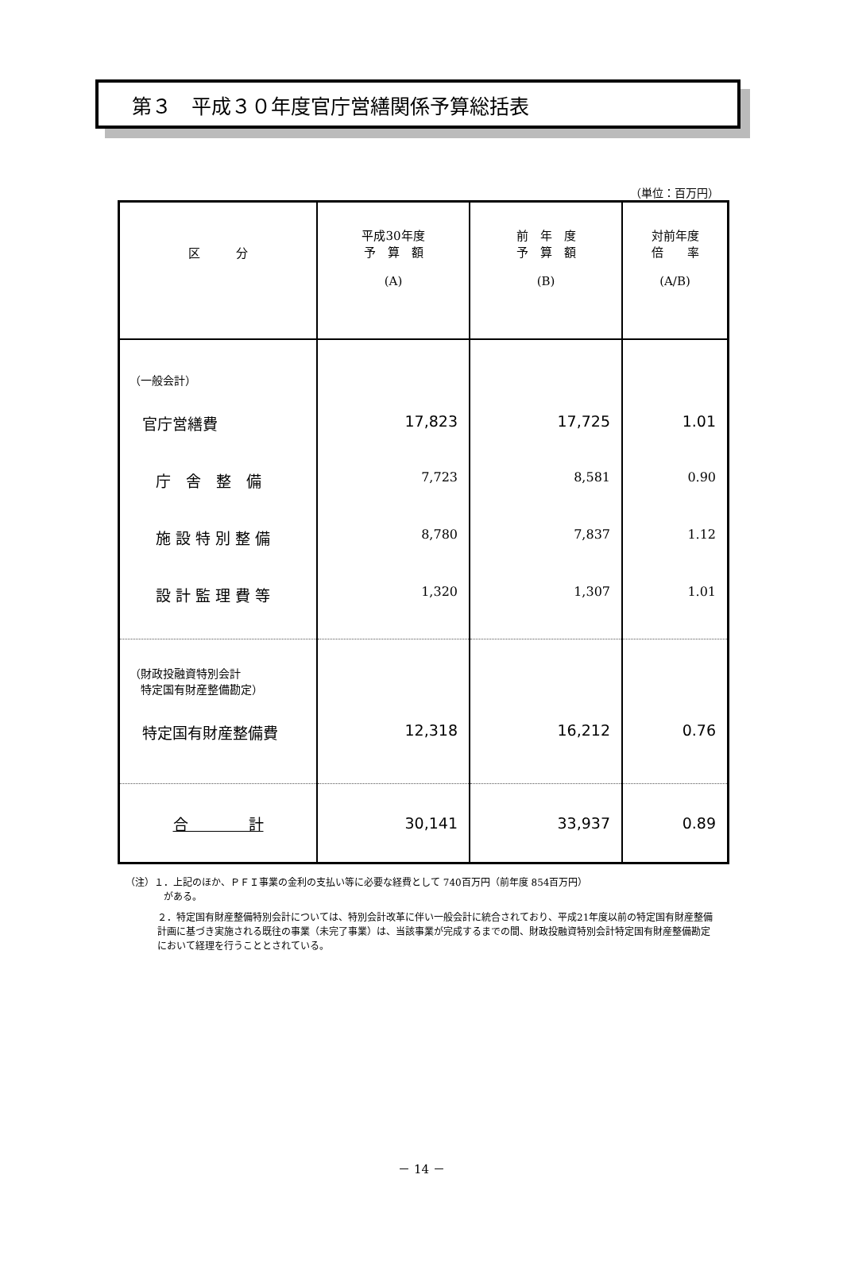第３　平成３０年度官庁営繕関係予算総括表
（単位：百万円）
| 区 分 | 平成30年度 予 算 額 (A) | 前 年 度 予 算 額 (B) | 対前年度 倍 率 (A/B) |
| --- | --- | --- | --- |
| （一般会計） | | | |
| 官庁営繕費 | 17,823 | 17,725 | 1.01 |
| 庁 舎 整 備 | 7,723 | 8,581 | 0.90 |
| 施 設 特 別 整 備 | 8,780 | 7,837 | 1.12 |
| 設 計 監 理 費 等 | 1,320 | 1,307 | 1.01 |
| （財政投融資特別会計 特定国有財産整備勘定） | | | |
| 特定国有財産整備費 | 12,318 | 16,212 | 0.76 |
| 合 計 | 30,141 | 33,937 | 0.89 |
（注）１．上記のほか、ＰＦＩ事業の金利の支払い等に必要な経費として 740百万円（前年度 854百万円）
　　　　がある。
２．特定国有財産整備特別会計については、特別会計改革に伴い一般会計に統合されており、平成21年度以前の特定国有財産整備計画に基づき実施される既往の事業（未完了事業）は、当該事業が完成するまでの間、財政投融資特別会計特定国有財産整備勘定において経理を行うこととされている。
－ 14 －